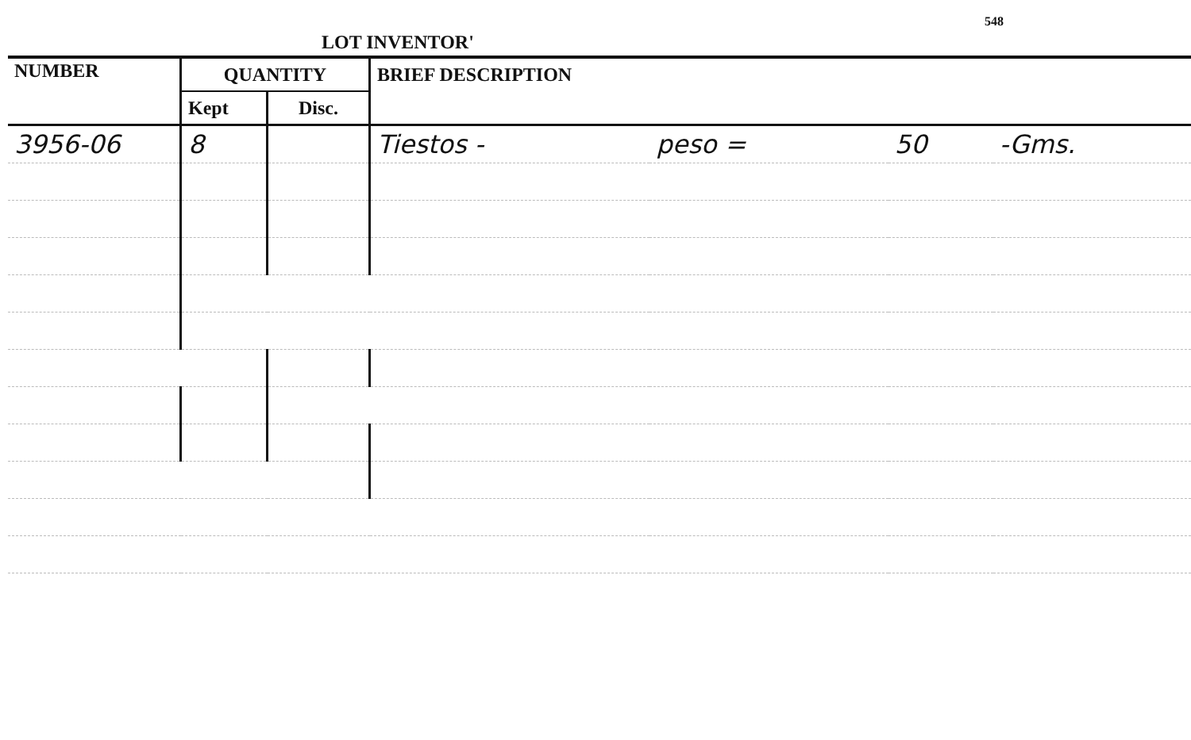LOT INVENTOR'
548
| NUMBER | QUANTITY | | BRIEF DESCRIPTION | | | |
| --- | --- | --- | --- | --- | --- | --- |
| | Kept | Disc. | | | | |
| 3956-06 | 8 | | Tiestos - | peso = | 50 | -Gms. |